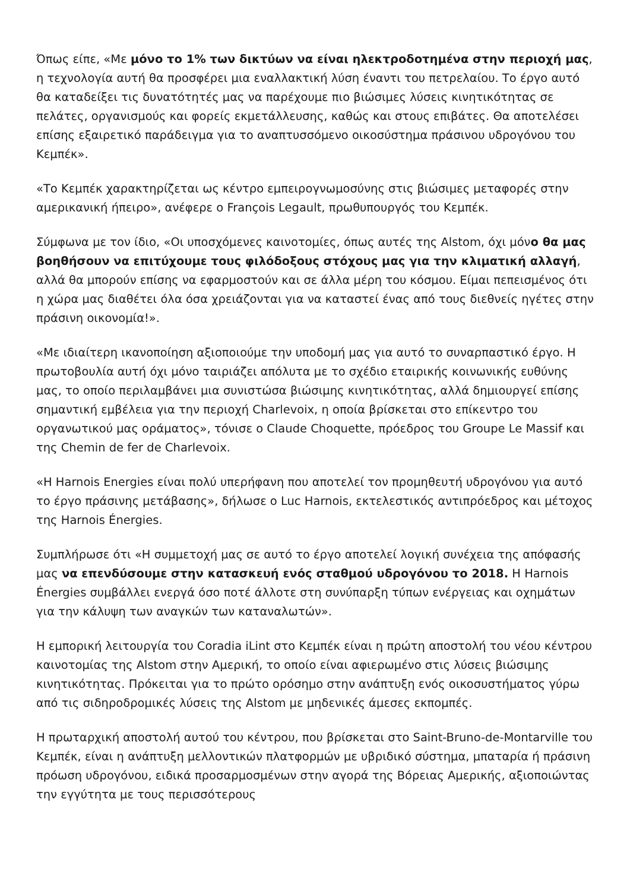Όπως είπε, «Με μόνο το 1% των δικτύων να είναι ηλεκτροδοτημένα στην περιοχή μας, η τεχνολογία αυτή θα προσφέρει μια εναλλακτική λύση έναντι του πετρελαίου. Το έργο αυτό θα καταδείξει τις δυνατότητές μας να παρέχουμε πιο βιώσιμες λύσεις κινητικότητας σε πελάτες, οργανισμούς και φορείς εκμετάλλευσης, καθώς και στους επιβάτες. Θα αποτελέσει επίσης εξαιρετικό παράδειγμα για το αναπτυσσόμενο οικοσύστημα πράσινου υδρογόνου του Κεμπέκ».
«Το Κεμπέκ χαρακτηρίζεται ως κέντρο εμπειρογνωμοσύνης στις βιώσιμες μεταφορές στην αμερικανική ήπειρο», ανέφερε ο François Legault, πρωθυπουργός του Κεμπέκ.
Σύμφωνα με τον ίδιο, «Οι υποσχόμενες καινοτομίες, όπως αυτές της Alstom, όχι μόνο θα μας βοηθήσουν να επιτύχουμε τους φιλόδοξους στόχους μας για την κλιματική αλλαγή, αλλά θα μπορούν επίσης να εφαρμοστούν και σε άλλα μέρη του κόσμου. Είμαι πεπεισμένος ότι η χώρα μας διαθέτει όλα όσα χρειάζονται για να καταστεί ένας από τους διεθνείς ηγέτες στην πράσινη οικονομία!».
«Με ιδιαίτερη ικανοποίηση αξιοποιούμε την υποδομή μας για αυτό το συναρπαστικό έργο. Η πρωτοβουλία αυτή όχι μόνο ταιριάζει απόλυτα με το σχέδιο εταιρικής κοινωνικής ευθύνης μας, το οποίο περιλαμβάνει μια συνιστώσα βιώσιμης κινητικότητας, αλλά δημιουργεί επίσης σημαντική εμβέλεια για την περιοχή Charlevoix, η οποία βρίσκεται στο επίκεντρο του οργανωτικού μας οράματος», τόνισε ο Claude Choquette, πρόεδρος του Groupe Le Massif και της Chemin de fer de Charlevoix.
«Η Harnois Energies είναι πολύ υπερήφανη που αποτελεί τον προμηθευτή υδρογόνου για αυτό το έργο πράσινης μετάβασης», δήλωσε ο Luc Harnois, εκτελεστικός αντιπρόεδρος και μέτοχος της Harnois Énergies.
Συμπλήρωσε ότι «Η συμμετοχή μας σε αυτό το έργο αποτελεί λογική συνέχεια της απόφασής μας να επενδύσουμε στην κατασκευή ενός σταθμού υδρογόνου το 2018. Η Harnois Énergies συμβάλλει ενεργά όσο ποτέ άλλοτε στη συνύπαρξη τύπων ενέργειας και οχημάτων για την κάλυψη των αναγκών των καταναλωτών».
Η εμπορική λειτουργία του Coradia iLint στο Κεμπέκ είναι η πρώτη αποστολή του νέου κέντρου καινοτομίας της Alstom στην Αμερική, το οποίο είναι αφιερωμένο στις λύσεις βιώσιμης κινητικότητας. Πρόκειται για το πρώτο ορόσημο στην ανάπτυξη ενός οικοσυστήματος γύρω από τις σιδηροδρομικές λύσεις της Alstom με μηδενικές άμεσες εκπομπές.
Η πρωταρχική αποστολή αυτού του κέντρου, που βρίσκεται στο Saint-Bruno-de-Montarville του Κεμπέκ, είναι η ανάπτυξη μελλοντικών πλατφορμών με υβριδικό σύστημα, μπαταρία ή πράσινη πρόωση υδρογόνου, ειδικά προσαρμοσμένων στην αγορά της Βόρειας Αμερικής, αξιοποιώντας την εγγύτητα με τους περισσότερους